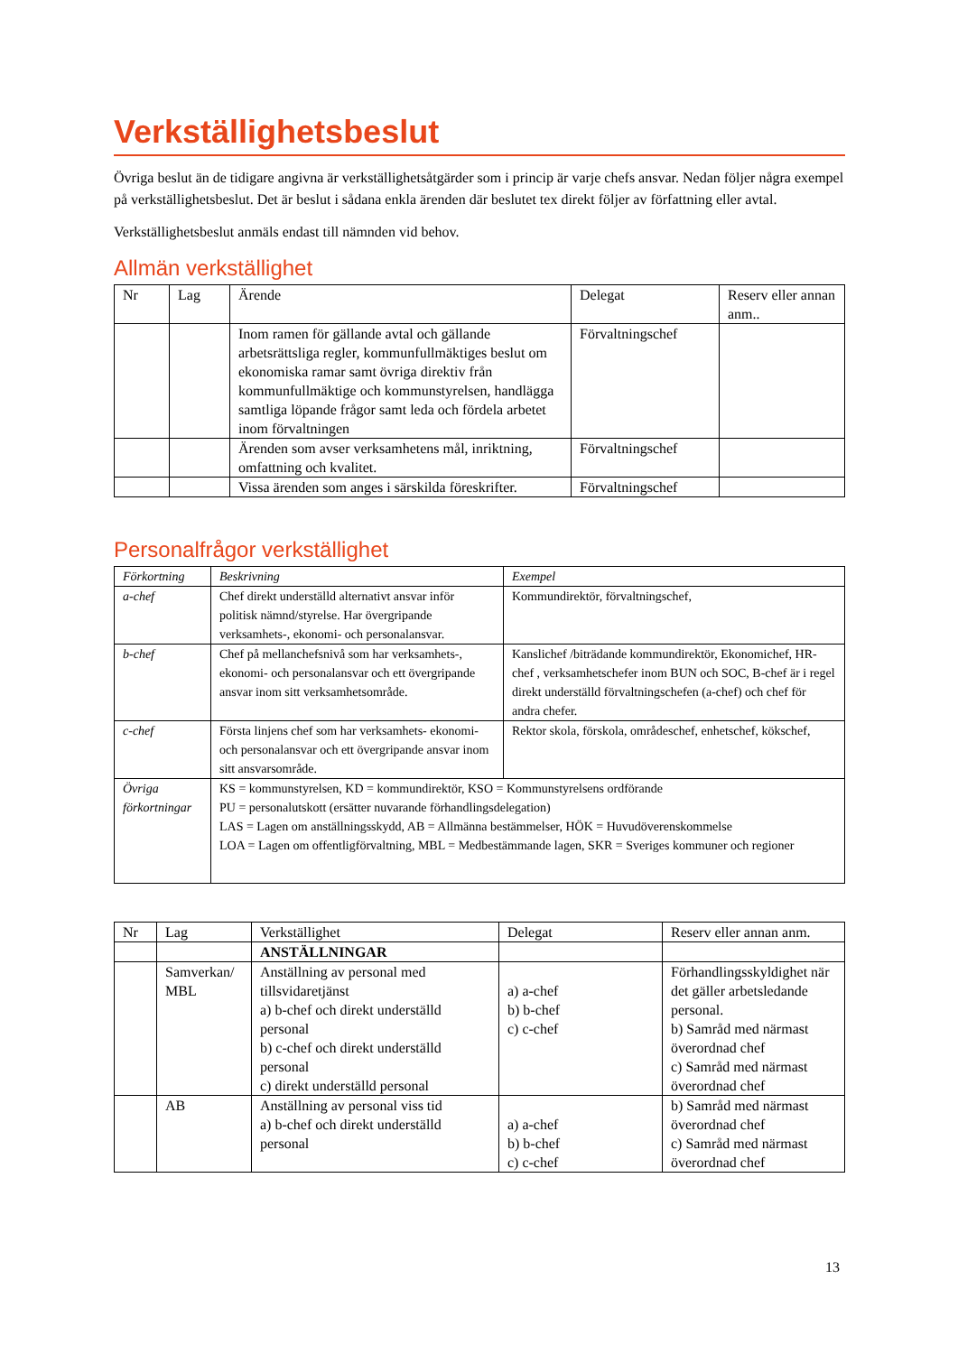Verkställighetsbeslut
Övriga beslut än de tidigare angivna är verkställighetsåtgärder som i princip är varje chefs ansvar. Nedan följer några exempel på verkställighetsbeslut. Det är beslut i sådana enkla ärenden där beslutet tex direkt följer av författning eller avtal.
Verkställighetsbeslut anmäls endast till nämnden vid behov.
Allmän verkställighet
| Nr | Lag | Ärende | Delegat | Reserv eller annan anm.. |
| --- | --- | --- | --- | --- |
| | | Inom ramen för gällande avtal och gällande arbetsrättsliga regler, kommunfullmäktiges beslut om ekonomiska ramar samt övriga direktiv från kommunfullmäktige och kommunstyrelsen, handlägga samtliga löpande frågor samt leda och fördela arbetet inom förvaltningen | Förvaltningschef | |
| | | Ärenden som avser verksamhetens mål, inriktning, omfattning och kvalitet. | Förvaltningschef | |
| | | Vissa ärenden som anges i särskilda föreskrifter. | Förvaltningschef | |
Personalfrågor verkställighet
| Förkortning | Beskrivning | Exempel |
| --- | --- | --- |
| a-chef | Chef direkt underställd alternativt ansvar inför politisk nämnd/styrelse. Har övergripande verksamhets-, ekonomi- och personalansvar. | Kommundirektör, förvaltningschef, |
| b-chef | Chef på mellanchefsnivå som har verksamhets-, ekonomi- och personalansvar och ett övergripande ansvar inom sitt verksamhetsområde. | Kanslichef /biträdande kommundirektör, Ekonomichef, HR-chef , verksamhetschefer inom BUN och SOC, B-chef är i regel direkt underställd förvaltningschefen (a-chef) och chef för andra chefer. |
| c-chef | Första linjens chef som har verksamhets- ekonomi- och personalansvar och ett övergripande ansvar inom sitt ansvarsområde. | Rektor skola, förskola, områdeschef, enhetschef, kökschef, |
| Övriga förkortningar | KS = kommunstyrelsen, KD = kommundirektör, KSO = Kommunstyrelsens ordförande PU = personalutskott (ersätter nuvarande förhandlingsdelegation) LAS = Lagen om anställningsskydd, AB = Allmänna bestämmelser, HÖK = Huvudöverenskommelse LOA = Lagen om offentligförvaltning, MBL = Medbestämmande lagen, SKR = Sveriges kommuner och regioner | |
| Nr | Lag | Verkställighet | Delegat | Reserv eller annan anm. |
| --- | --- | --- | --- | --- |
| | | ANSTÄLLNINGAR | | |
| | Samverkan/ MBL | Anställning av personal med tillsvidaretjänst a) b-chef och direkt underställd personal b) c-chef och direkt underställd personal c) direkt underställd personal | a) a-chef b) b-chef c) c-chef | Förhandlingsskyldighet när det gäller arbetsledande personal. b) Samråd med närmast överordnad chef c) Samråd med närmast överordnad chef |
| | AB | Anställning av personal viss tid a) b-chef och direkt underställd personal | a) a-chef b) b-chef c) c-chef | b) Samråd med närmast överordnad chef c) Samråd med närmast överordnad chef |
13